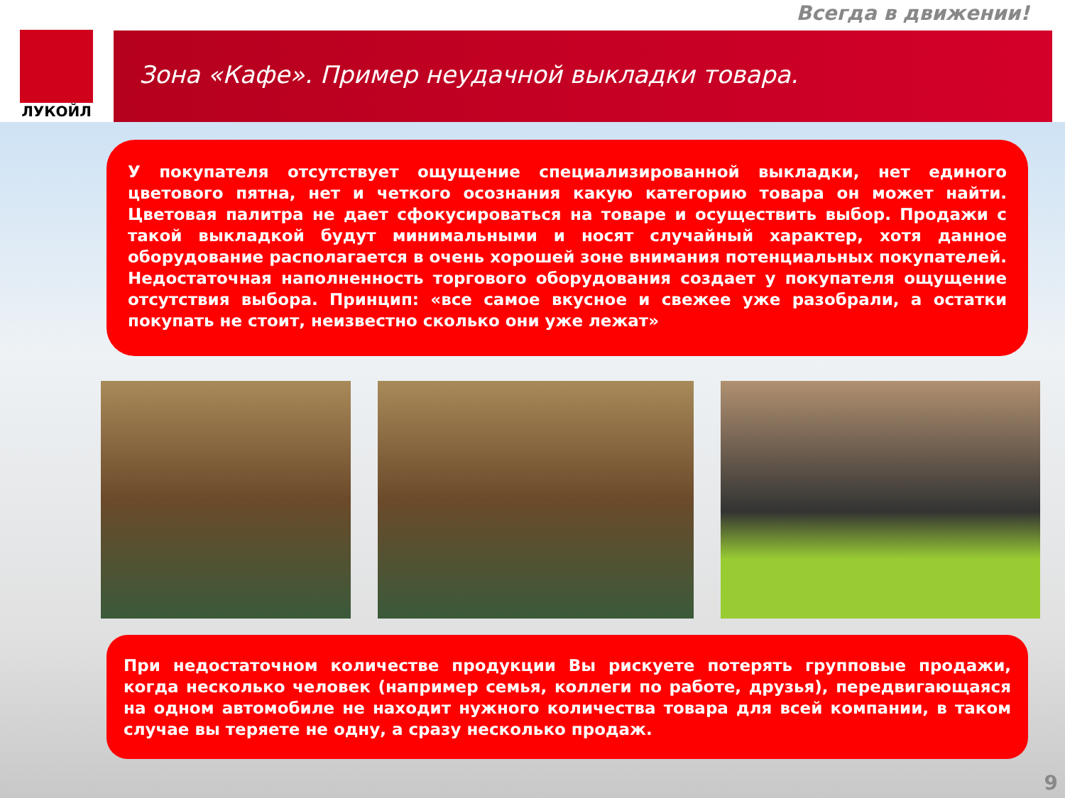Всегда в движении!
ЛУКОЙЛ
Зона «Кафе». Пример неудачной выкладки товара.
У покупателя отсутствует ощущение специализированной выкладки, нет единого цветового пятна, нет и четкого осознания какую категорию товара он может найти. Цветовая палитра не дает сфокусироваться на товаре и осуществить выбор. Продажи с такой выкладкой будут минимальными и носят случайный характер, хотя данное оборудование располагается в очень хорошей зоне внимания потенциальных покупателей. Недостаточная наполненность торгового оборудования создает у покупателя ощущение отсутствия выбора. Принцип: «все самое вкусное и свежее уже разобрали, а остатки покупать не стоит, неизвестно сколько они уже лежат»
При недостаточном количестве продукции Вы рискуете потерять групповые продажи, когда несколько человек (например семья, коллеги по работе, друзья), передвигающаяся на одном автомобиле не находит нужного количества товара для всей компании, в таком случае вы теряете не одну, а сразу несколько продаж.
9